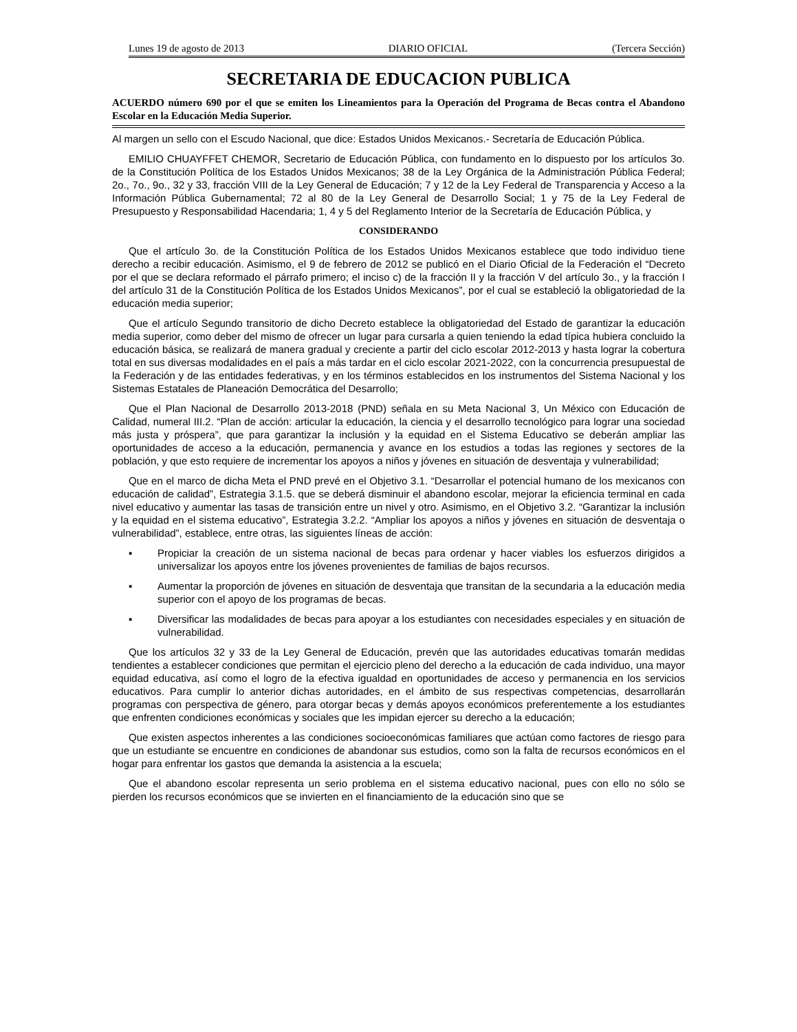Lunes 19 de agosto de 2013 DIARIO OFICIAL (Tercera Sección)
SECRETARIA DE EDUCACION PUBLICA
ACUERDO número 690 por el que se emiten los Lineamientos para la Operación del Programa de Becas contra el Abandono Escolar en la Educación Media Superior.
Al margen un sello con el Escudo Nacional, que dice: Estados Unidos Mexicanos.- Secretaría de Educación Pública.
EMILIO CHUAYFFET CHEMOR, Secretario de Educación Pública, con fundamento en lo dispuesto por los artículos 3o. de la Constitución Política de los Estados Unidos Mexicanos; 38 de la Ley Orgánica de la Administración Pública Federal; 2o., 7o., 9o., 32 y 33, fracción VIII de la Ley General de Educación; 7 y 12 de la Ley Federal de Transparencia y Acceso a la Información Pública Gubernamental; 72 al 80 de la Ley General de Desarrollo Social; 1 y 75 de la Ley Federal de Presupuesto y Responsabilidad Hacendaria; 1, 4 y 5 del Reglamento Interior de la Secretaría de Educación Pública, y
CONSIDERANDO
Que el artículo 3o. de la Constitución Política de los Estados Unidos Mexicanos establece que todo individuo tiene derecho a recibir educación. Asimismo, el 9 de febrero de 2012 se publicó en el Diario Oficial de la Federación el “Decreto por el que se declara reformado el párrafo primero; el inciso c) de la fracción II y la fracción V del artículo 3o., y la fracción I del artículo 31 de la Constitución Política de los Estados Unidos Mexicanos”, por el cual se estableció la obligatoriedad de la educación media superior;
Que el artículo Segundo transitorio de dicho Decreto establece la obligatoriedad del Estado de garantizar la educación media superior, como deber del mismo de ofrecer un lugar para cursarla a quien teniendo la edad típica hubiera concluido la educación básica, se realizará de manera gradual y creciente a partir del ciclo escolar 2012-2013 y hasta lograr la cobertura total en sus diversas modalidades en el país a más tardar en el ciclo escolar 2021-2022, con la concurrencia presupuestal de la Federación y de las entidades federativas, y en los términos establecidos en los instrumentos del Sistema Nacional y los Sistemas Estatales de Planeación Democrática del Desarrollo;
Que el Plan Nacional de Desarrollo 2013-2018 (PND) señala en su Meta Nacional 3, Un México con Educación de Calidad, numeral III.2. “Plan de acción: articular la educación, la ciencia y el desarrollo tecnológico para lograr una sociedad más justa y próspera”, que para garantizar la inclusión y la equidad en el Sistema Educativo se deberán ampliar las oportunidades de acceso a la educación, permanencia y avance en los estudios a todas las regiones y sectores de la población, y que esto requiere de incrementar los apoyos a niños y jóvenes en situación de desventaja y vulnerabilidad;
Que en el marco de dicha Meta el PND prevé en el Objetivo 3.1. “Desarrollar el potencial humano de los mexicanos con educación de calidad”, Estrategia 3.1.5. que se deberá disminuir el abandono escolar, mejorar la eficiencia terminal en cada nivel educativo y aumentar las tasas de transición entre un nivel y otro. Asimismo, en el Objetivo 3.2. “Garantizar la inclusión y la equidad en el sistema educativo”, Estrategia 3.2.2. “Ampliar los apoyos a niños y jóvenes en situación de desventaja o vulnerabilidad”, establece, entre otras, las siguientes líneas de acción:
▪ Propiciar la creación de un sistema nacional de becas para ordenar y hacer viables los esfuerzos dirigidos a universalizar los apoyos entre los jóvenes provenientes de familias de bajos recursos.
▪ Aumentar la proporción de jóvenes en situación de desventaja que transitan de la secundaria a la educación media superior con el apoyo de los programas de becas.
▪ Diversificar las modalidades de becas para apoyar a los estudiantes con necesidades especiales y en situación de vulnerabilidad.
Que los artículos 32 y 33 de la Ley General de Educación, prevén que las autoridades educativas tomarán medidas tendientes a establecer condiciones que permitan el ejercicio pleno del derecho a la educación de cada individuo, una mayor equidad educativa, así como el logro de la efectiva igualdad en oportunidades de acceso y permanencia en los servicios educativos. Para cumplir lo anterior dichas autoridades, en el ámbito de sus respectivas competencias, desarrollarán programas con perspectiva de género, para otorgar becas y demás apoyos económicos preferentemente a los estudiantes que enfrenten condiciones económicas y sociales que les impidan ejercer su derecho a la educación;
Que existen aspectos inherentes a las condiciones socioeconómicas familiares que actúan como factores de riesgo para que un estudiante se encuentre en condiciones de abandonar sus estudios, como son la falta de recursos económicos en el hogar para enfrentar los gastos que demanda la asistencia a la escuela;
Que el abandono escolar representa un serio problema en el sistema educativo nacional, pues con ello no sólo se pierden los recursos económicos que se invierten en el financiamiento de la educación sino que se